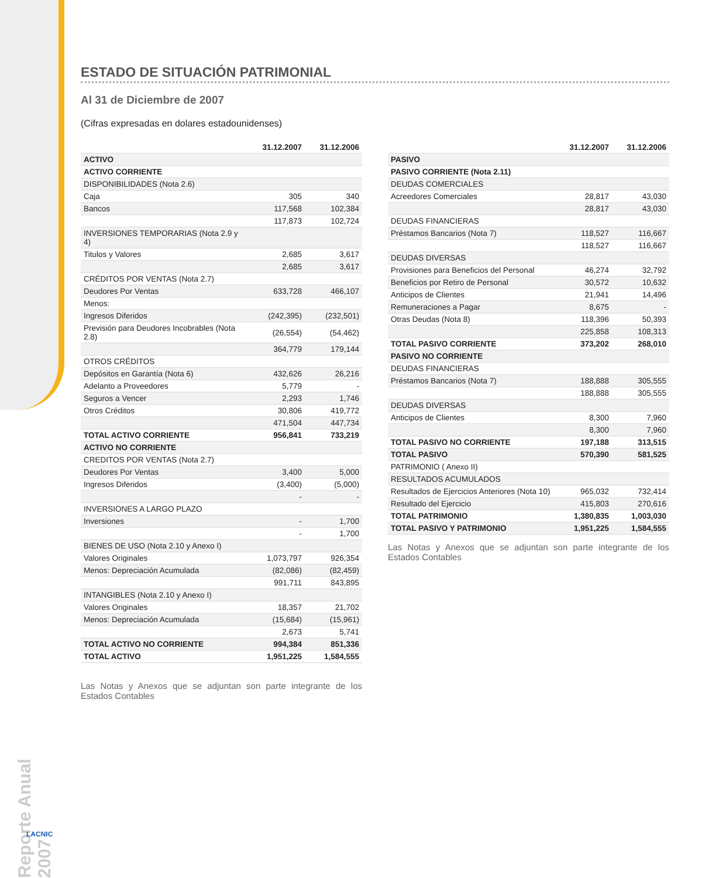Reporte Anual 2007
LACNIC
ESTADO DE SITUACIÓN PATRIMONIAL
Al 31 de Diciembre de 2007
(Cifras expresadas en dolares estadounidenses)
| | 31.12.2007 | 31.12.2006 |
| --- | --- | --- |
| ACTIVO | | |
| ACTIVO CORRIENTE | | |
| DISPONIBILIDADES (Nota 2.6) | | |
| Caja | 305 | 340 |
| Bancos | 117,568 | 102,384 |
| | 117,873 | 102,724 |
| INVERSIONES TEMPORARIAS (Nota 2.9 y 4) | | |
| Titulos y Valores | 2,685 | 3,617 |
| | 2,685 | 3,617 |
| CRÉDITOS POR VENTAS (Nota 2.7) | | |
| Deudores Por Ventas | 633,728 | 466,107 |
| Menos: | | |
| Ingresos Diferidos | (242,395) | (232,501) |
| Previsión para Deudores Incobrables (Nota 2.8) | (26,554) | (54,462) |
| | 364,779 | 179,144 |
| OTROS CRÉDITOS | | |
| Depósitos en Garantía (Nota 6) | 432,626 | 26,216 |
| Adelanto a Proveedores | 5,779 | - |
| Seguros a Vencer | 2,293 | 1,746 |
| Otros Créditos | 30,806 | 419,772 |
| | 471,504 | 447,734 |
| TOTAL ACTIVO CORRIENTE | 956,841 | 733,219 |
| ACTIVO NO CORRIENTE | | |
| CREDITOS POR VENTAS (Nota 2.7) | | |
| Deudores Por Ventas | 3,400 | 5,000 |
| Ingresos Diferidos | (3,400) | (5,000) |
| | - | - |
| INVERSIONES A LARGO PLAZO | | |
| Inversiones | - | 1,700 |
| | - | 1,700 |
| BIENES DE USO (Nota 2.10 y Anexo I) | | |
| Valores Originales | 1,073,797 | 926,354 |
| Menos: Depreciación Acumulada | (82,086) | (82,459) |
| | 991,711 | 843,895 |
| INTANGIBLES (Nota 2.10 y Anexo I) | | |
| Valores Originales | 18,357 | 21,702 |
| Menos: Depreciación Acumulada | (15,684) | (15,961) |
| | 2,673 | 5,741 |
| TOTAL ACTIVO NO CORRIENTE | 994,384 | 851,336 |
| TOTAL ACTIVO | 1,951,225 | 1,584,555 |
Las Notas y Anexos que se adjuntan son parte integrante de los Estados Contables
| | 31.12.2007 | 31.12.2006 |
| --- | --- | --- |
| PASIVO | | |
| PASIVO CORRIENTE (Nota 2.11) | | |
| DEUDAS COMERCIALES | | |
| Acreedores Comerciales | 28,817 | 43,030 |
| | 28,817 | 43,030 |
| DEUDAS FINANCIERAS | | |
| Préstamos Bancarios (Nota 7) | 118,527 | 116,667 |
| | 118,527 | 116,667 |
| DEUDAS DIVERSAS | | |
| Provisiones para Beneficios del Personal | 46,274 | 32,792 |
| Beneficios por Retiro de Personal | 30,572 | 10,632 |
| Anticipos de Clientes | 21,941 | 14,496 |
| Remuneraciones a Pagar | 8,675 | - |
| Otras Deudas (Nota 8) | 118,396 | 50,393 |
| | 225,858 | 108,313 |
| TOTAL PASIVO CORRIENTE | 373,202 | 268,010 |
| PASIVO NO CORRIENTE | | |
| DEUDAS FINANCIERAS | | |
| Préstamos Bancarios (Nota 7) | 188,888 | 305,555 |
| | 188,888 | 305,555 |
| DEUDAS DIVERSAS | | |
| Anticipos de Clientes | 8,300 | 7,960 |
| | 8,300 | 7,960 |
| TOTAL PASIVO NO CORRIENTE | 197,188 | 313,515 |
| TOTAL PASIVO | 570,390 | 581,525 |
| PATRIMONIO ( Anexo II) | | |
| RESULTADOS ACUMULADOS | | |
| Resultados de Ejercicios Anteriores (Nota 10) | 965,032 | 732,414 |
| Resultado del Ejercicio | 415,803 | 270,616 |
| TOTAL PATRIMONIO | 1,380,835 | 1,003,030 |
| TOTAL PASIVO Y PATRIMONIO | 1,951,225 | 1,584,555 |
Las Notas y Anexos que se adjuntan son parte integrante de los Estados Contables